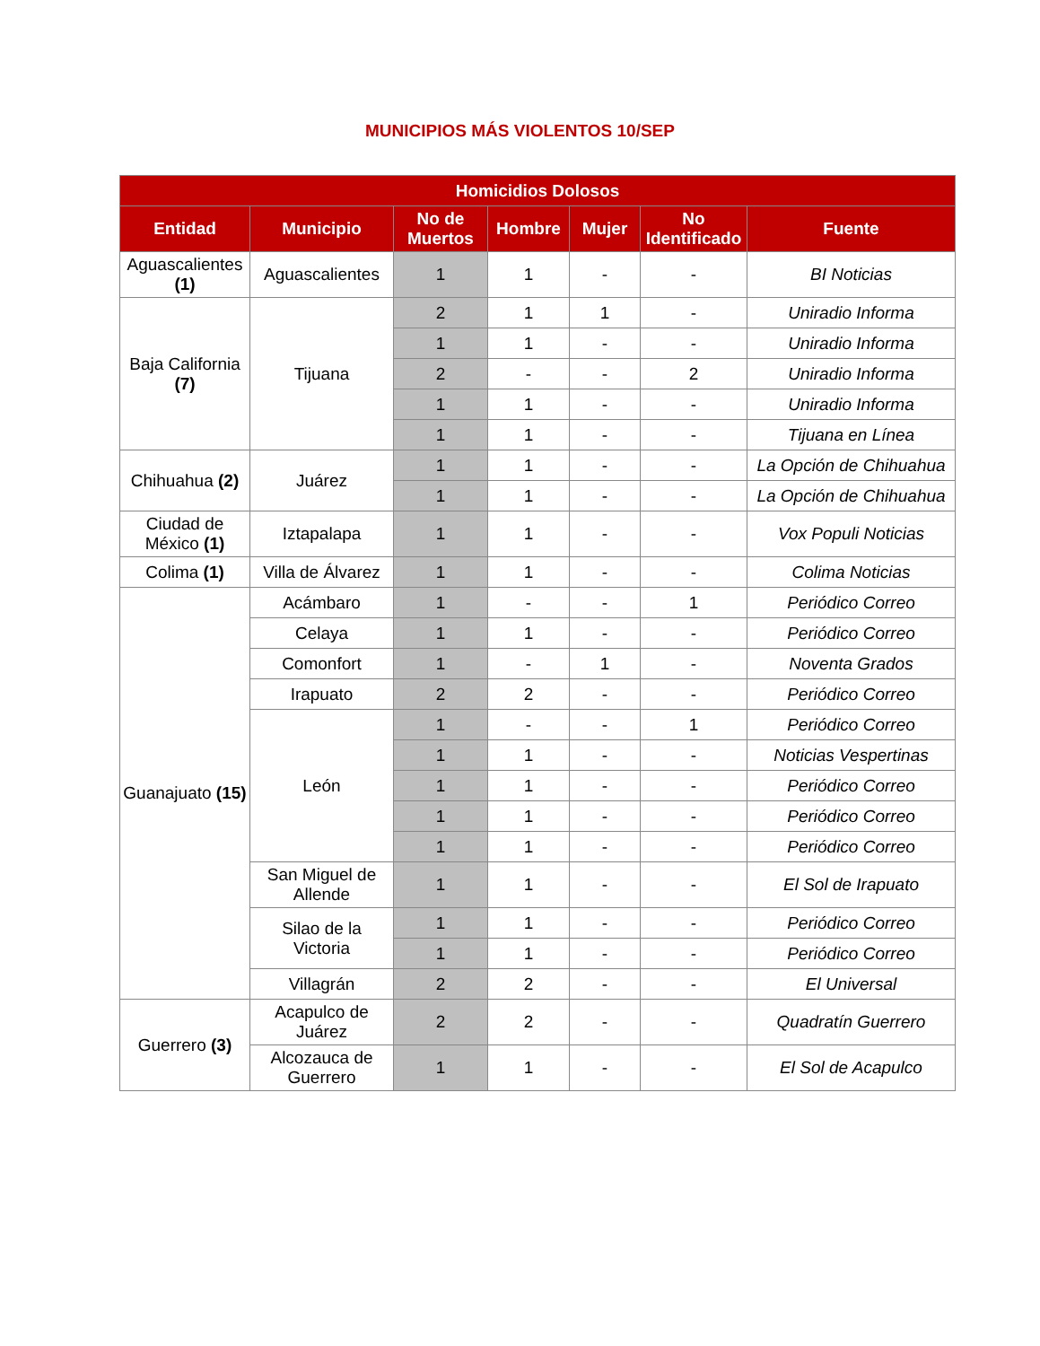MUNICIPIOS MÁS VIOLENTOS 10/SEP
| Homicidios Dolosos | | | | | | |
| --- | --- | --- | --- | --- | --- | --- |
| Entidad | Municipio | No de Muertos | Hombre | Mujer | No Identificado | Fuente |
| Aguascalientes (1) | Aguascalientes | 1 | 1 | - | - | BI Noticias |
| Baja California (7) | Tijuana | 2 | 1 | 1 | - | Uniradio Informa |
| | | 1 | 1 | - | - | Uniradio Informa |
| | | 2 | - | - | 2 | Uniradio Informa |
| | | 1 | 1 | - | - | Uniradio Informa |
| | | 1 | 1 | - | - | Tijuana en Línea |
| Chihuahua (2) | Juárez | 1 | 1 | - | - | La Opción de Chihuahua |
| | | 1 | 1 | - | - | La Opción de Chihuahua |
| Ciudad de México (1) | Iztapalapa | 1 | 1 | - | - | Vox Populi Noticias |
| Colima (1) | Villa de Álvarez | 1 | 1 | - | - | Colima Noticias |
| Guanajuato (15) | Acámbaro | 1 | - | - | 1 | Periódico Correo |
| | Celaya | 1 | 1 | - | - | Periódico Correo |
| | Comonfort | 1 | - | 1 | - | Noventa Grados |
| | Irapuato | 2 | 2 | - | - | Periódico Correo |
| | León | 1 | - | - | 1 | Periódico Correo |
| | | 1 | 1 | - | - | Noticias Vespertinas |
| | | 1 | 1 | - | - | Periódico Correo |
| | | 1 | 1 | - | - | Periódico Correo |
| | | 1 | 1 | - | - | Periódico Correo |
| | San Miguel de Allende | 1 | 1 | - | - | El Sol de Irapuato |
| | Silao de la Victoria | 1 | 1 | - | - | Periódico Correo |
| | | 1 | 1 | - | - | Periódico Correo |
| | Villagrán | 2 | 2 | - | - | El Universal |
| Guerrero (3) | Acapulco de Juárez | 2 | 2 | - | - | Quadratín Guerrero |
| | Alcozauca de Guerrero | 1 | 1 | - | - | El Sol de Acapulco |